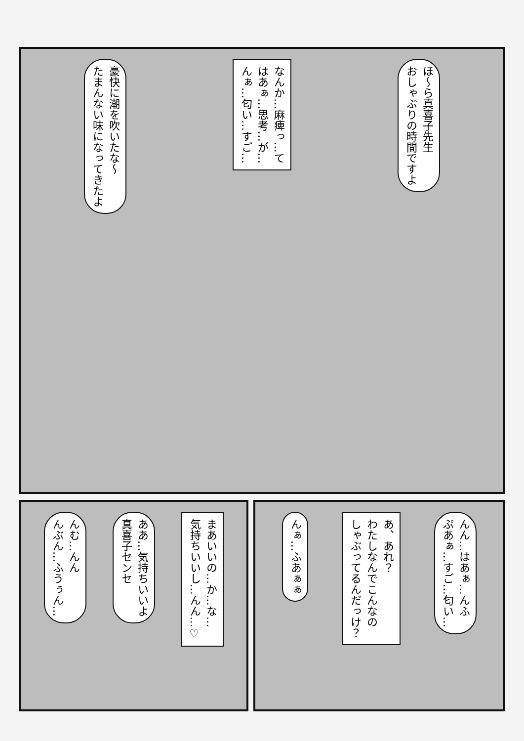豪快に潮を吹いたな～
たまんない味になってきたよ
なんか…麻痺っ…て
はあぁ…思考…が…
んぁ…匂い…すご…
ほ～ら真喜子先生
おしゃぶりの時間ですよ
んむ…んん
んぶん…ふうぅん…
ああ…気持ちいいよ
真喜子センセ
まあいいの…か…な…
気持ちいいし…んん…♡
んぁ…ふあぁぁ
あ、あれ？
わたしなんでこんなの
しゃぶってるんだっけ？
んん…はあぁ…んふ
ぷあぁ…すご…匂い…